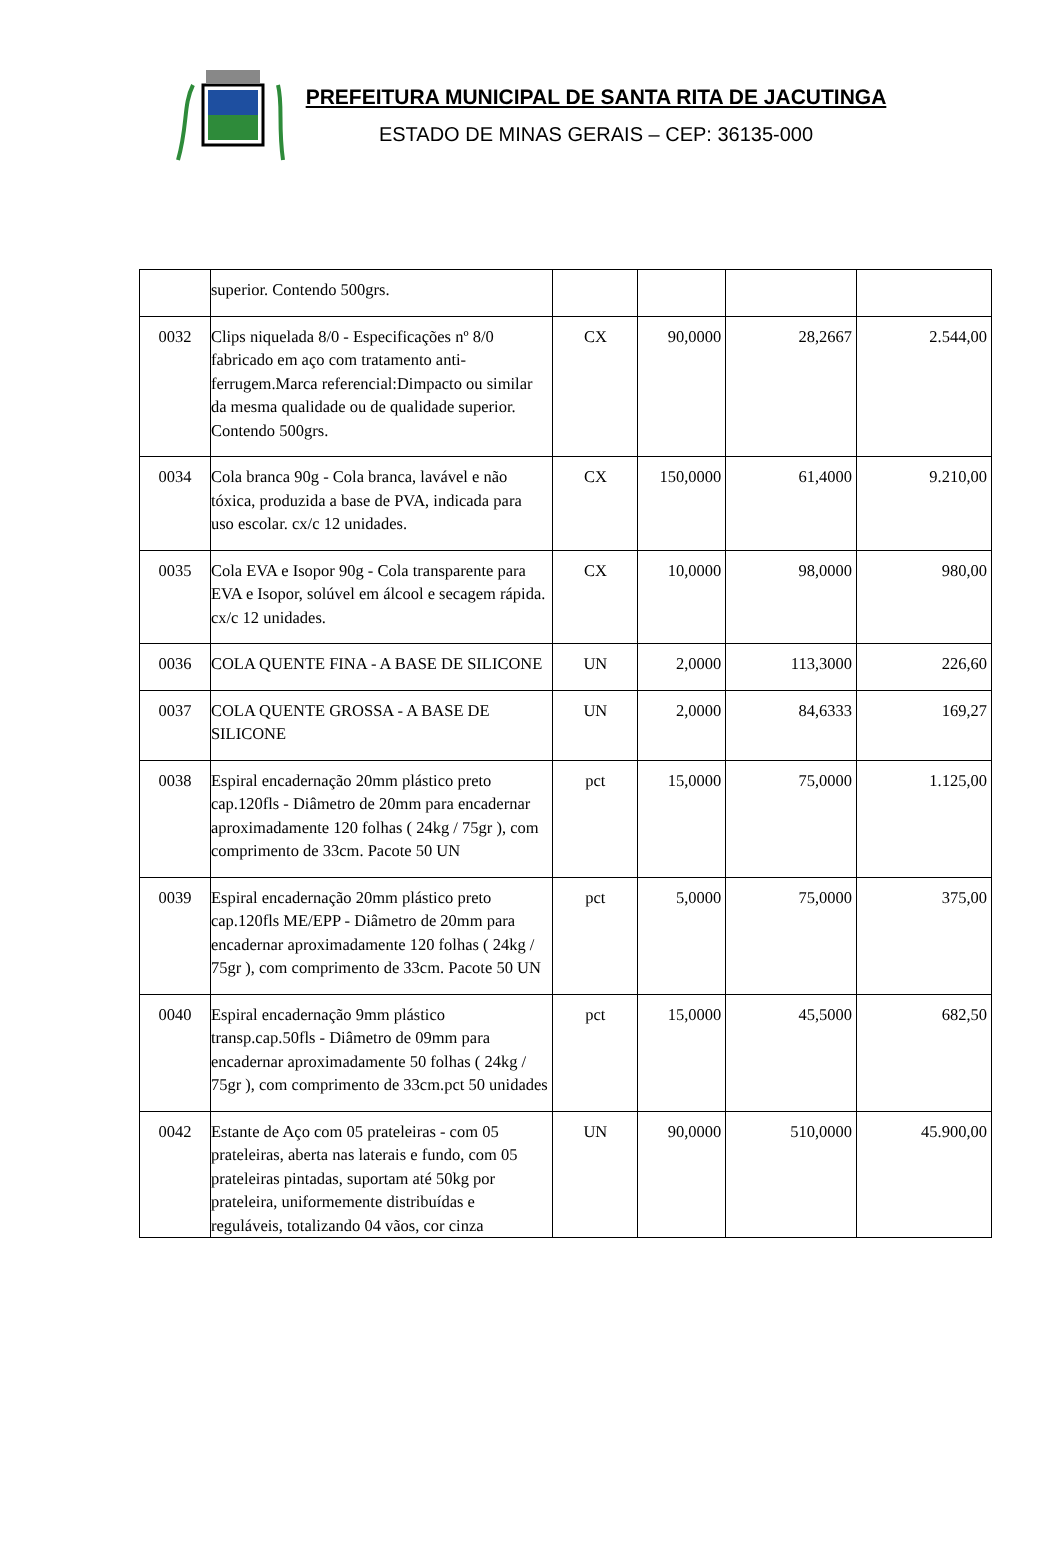PREFEITURA MUNICIPAL DE SANTA RITA DE JACUTINGA
ESTADO DE MINAS GERAIS – CEP: 36135-000
| | superior. Contendo 500grs. | | | | |
| 0032 | Clips niquelada 8/0 - Especificações nº 8/0 fabricado em aço com tratamento anti-ferrugem.Marca referencial:Dimpacto ou similar da mesma qualidade ou de qualidade superior. Contendo 500grs. | CX | 90,0000 | 28,2667 | 2.544,00 |
| 0034 | Cola branca 90g - Cola branca, lavável e não tóxica, produzida a base de PVA, indicada para uso escolar. cx/c 12 unidades. | CX | 150,0000 | 61,4000 | 9.210,00 |
| 0035 | Cola EVA e Isopor 90g - Cola transparente para EVA e Isopor, solúvel em álcool e secagem rápida. cx/c 12 unidades. | CX | 10,0000 | 98,0000 | 980,00 |
| 0036 | COLA QUENTE FINA - A BASE DE SILICONE | UN | 2,0000 | 113,3000 | 226,60 |
| 0037 | COLA QUENTE GROSSA - A BASE DE SILICONE | UN | 2,0000 | 84,6333 | 169,27 |
| 0038 | Espiral encadernação 20mm plástico preto cap.120fls - Diâmetro de 20mm para encadernar aproximadamente 120 folhas ( 24kg / 75gr ), com comprimento de 33cm. Pacote 50 UN | pct | 15,0000 | 75,0000 | 1.125,00 |
| 0039 | Espiral encadernação 20mm plástico preto cap.120fls ME/EPP - Diâmetro de 20mm para encadernar aproximadamente 120 folhas ( 24kg / 75gr ), com comprimento de 33cm. Pacote 50 UN | pct | 5,0000 | 75,0000 | 375,00 |
| 0040 | Espiral encadernação 9mm plástico transp.cap.50fls - Diâmetro de 09mm para encadernar aproximadamente 50 folhas ( 24kg / 75gr ), com comprimento de 33cm.pct 50 unidades | pct | 15,0000 | 45,5000 | 682,50 |
| 0042 | Estante de Aço com 05 prateleiras - com 05 prateleiras, aberta nas laterais e fundo, com 05 prateleiras pintadas, suportam até 50kg por prateleira, uniformemente distribuídas e reguláveis, totalizando 04 vãos, cor cinza | UN | 90,0000 | 510,0000 | 45.900,00 |